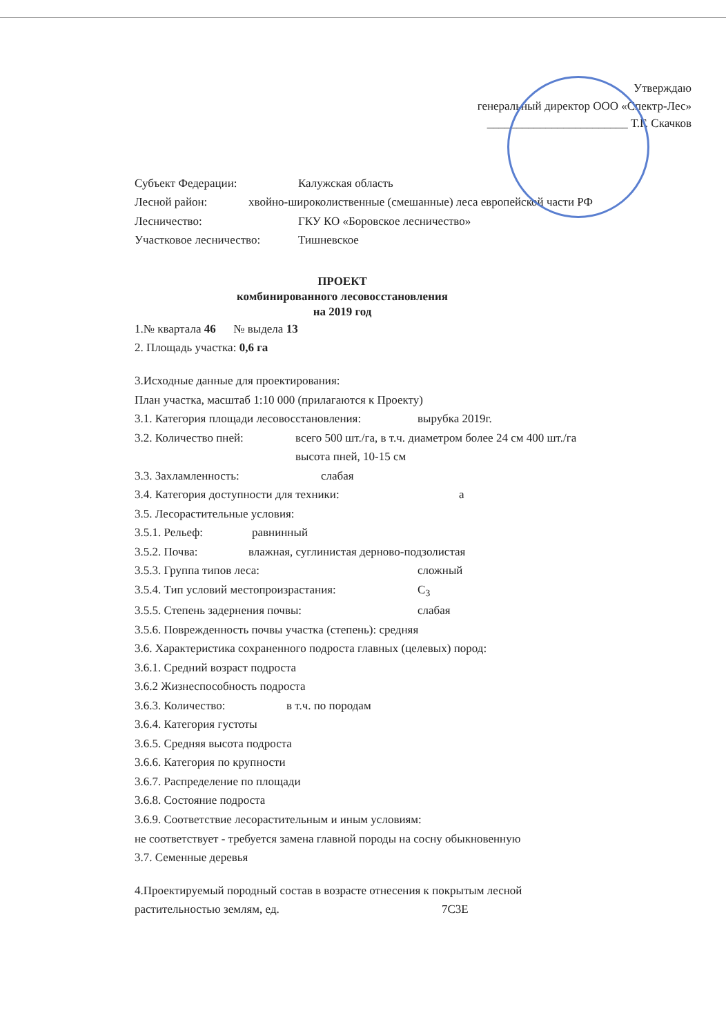Утверждаю
генеральный директор ООО «Спектр-Лес»
________________________ Т.Г. Скачков
Субъект Федерации: Калужская область
Лесной район: хвойно-широколиственные (смешанные) леса европейской части РФ
Лесничество: ГКУ КО «Боровское лесничество»
Участковое лесничество: Тишневское
ПРОЕКТ
комбинированного лесовосстановления
на 2019 год
1.№ квартала 46 № выдела 13
2. Площадь участка: 0,6 га
3.Исходные данные для проектирования:
План участка, масштаб 1:10 000 (прилагаются к Проекту)
3.1. Категория площади лесовосстановления: вырубка 2019г.
3.2. Количество пней: всего 500 шт./га, в т.ч. диаметром более 24 см 400 шт./га
высота пней, 10-15 см
3.3. Захламленность: слабая
3.4. Категория доступности для техники: а
3.5. Лесорастительные условия:
3.5.1. Рельеф: равнинный
3.5.2. Почва: влажная, суглинистая дерново-подзолистая
3.5.3. Группа типов леса: сложный
3.5.4. Тип условий местопроизрастания: С<sub>3</sub>
3.5.5. Степень задернения почвы: слабая
3.5.6. Поврежденность почвы участка (степень): средняя
3.6. Характеристика сохраненного подроста главных (целевых) пород:
3.6.1. Средний возраст подроста
3.6.2 Жизнеспособность подроста
3.6.3. Количество: в т.ч. по породам
3.6.4. Категория густоты
3.6.5. Средняя высота подроста
3.6.6. Категория по крупности
3.6.7. Распределение по площади
3.6.8. Состояние подроста
3.6.9. Соответствие лесорастительным и иным условиям:
не соответствует - требуется замена главной породы на сосну обыкновенную
3.7. Семенные деревья
4.Проектируемый породный состав в возрасте отнесения к покрытым лесной
растительностью землям, ед. 7С3Е